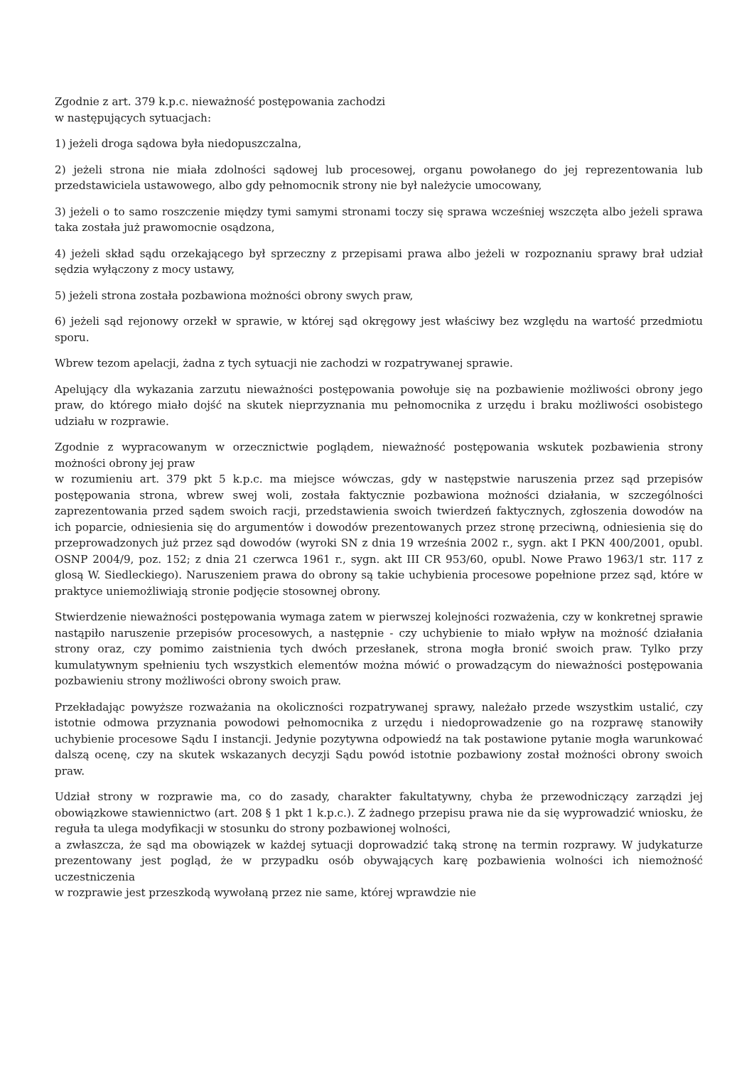Zgodnie z art. 379 k.p.c. nieważność postępowania zachodzi
w następujących sytuacjach:
1) jeżeli droga sądowa była niedopuszczalna,
2) jeżeli strona nie miała zdolności sądowej lub procesowej, organu powołanego do jej reprezentowania lub przedstawiciela ustawowego, albo gdy pełnomocnik strony nie był należycie umocowany,
3) jeżeli o to samo roszczenie między tymi samymi stronami toczy się sprawa wcześniej wszczęta albo jeżeli sprawa taka została już prawomocnie osądzona,
4) jeżeli skład sądu orzekającego był sprzeczny z przepisami prawa albo jeżeli w rozpoznaniu sprawy brał udział sędzia wyłączony z mocy ustawy,
5) jeżeli strona została pozbawiona możności obrony swych praw,
6) jeżeli sąd rejonowy orzekł w sprawie, w której sąd okręgowy jest właściwy bez względu na wartość przedmiotu sporu.
Wbrew tezom apelacji, żadna z tych sytuacji nie zachodzi w rozpatrywanej sprawie.
Apelujący dla wykazania zarzutu nieważności postępowania powołuje się na pozbawienie możliwości obrony jego praw, do którego miało dojść na skutek nieprzyznania mu pełnomocnika z urzędu i braku możliwości osobistego udziału w rozprawie.
Zgodnie z wypracowanym w orzecznictwie poglądem, nieważność postępowania wskutek pozbawienia strony możności obrony jej praw
w rozumieniu art. 379 pkt 5 k.p.c. ma miejsce wówczas, gdy w następstwie naruszenia przez sąd przepisów postępowania strona, wbrew swej woli, została faktycznie pozbawiona możności działania, w szczególności zaprezentowania przed sądem swoich racji, przedstawienia swoich twierdzeń faktycznych, zgłoszenia dowodów na ich poparcie, odniesienia się do argumentów i dowodów prezentowanych przez stronę przeciwną, odniesienia się do przeprowadzonych już przez sąd dowodów (wyroki SN z dnia 19 września 2002 r., sygn. akt I PKN 400/2001, opubl. OSNP 2004/9, poz. 152; z dnia 21 czerwca 1961 r., sygn. akt III CR 953/60, opubl. Nowe Prawo 1963/1 str. 117 z glosą W. Siedleckiego). Naruszeniem prawa do obrony są takie uchybienia procesowe popełnione przez sąd, które w praktyce uniemożliwiają stronie podjęcie stosownej obrony.
Stwierdzenie nieważności postępowania wymaga zatem w pierwszej kolejności rozważenia, czy w konkretnej sprawie nastąpiło naruszenie przepisów procesowych, a następnie - czy uchybienie to miało wpływ na możność działania strony oraz, czy pomimo zaistnienia tych dwóch przesłanek, strona mogła bronić swoich praw. Tylko przy kumulatywnym spełnieniu tych wszystkich elementów można mówić o prowadzącym do nieważności postępowania pozbawieniu strony możliwości obrony swoich praw.
Przekładając powyższe rozważania na okoliczności rozpatrywanej sprawy, należało przede wszystkim ustalić, czy istotnie odmowa przyznania powodowi pełnomocnika z urzędu i niedoprowadzenie go na rozprawę stanowiły uchybienie procesowe Sądu I instancji. Jedynie pozytywna odpowiedź na tak postawione pytanie mogła warunkować dalszą ocenę, czy na skutek wskazanych decyzji Sądu powód istotnie pozbawiony został możności obrony swoich praw.
Udział strony w rozprawie ma, co do zasady, charakter fakultatywny, chyba że przewodniczący zarządzi jej obowiązkowe stawiennictwo (art. 208 § 1 pkt 1 k.p.c.). Z żadnego przepisu prawa nie da się wyprowadzić wniosku, że reguła ta ulega modyfikacji w stosunku do strony pozbawionej wolności,
a zwłaszcza, że sąd ma obowiązek w każdej sytuacji doprowadzić taką stronę na termin rozprawy. W judykaturze prezentowany jest pogląd, że w przypadku osób obywających karę pozbawienia wolności ich niemożność uczestniczenia
w rozprawie jest przeszkodą wywołaną przez nie same, której wprawdzie nie